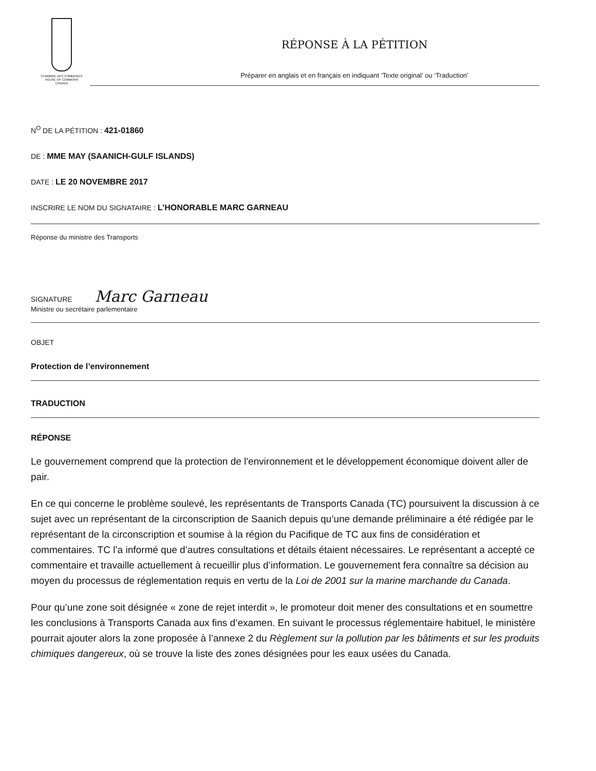CHAMBRE DES COMMUNES
HOUSE OF COMMONS
CANADA
RÉPONSE À LA PÉTITION
Préparer en anglais et en français en indiquant ‘Texte original’ ou ‘Traduction’
N<sup>O</sup> DE LA PÉTITION : 421-01860
DE : MME MAY (SAANICH-GULF ISLANDS)
DATE : LE 20 NOVEMBRE 2017
INSCRIRE LE NOM DU SIGNATAIRE : L’HONORABLE MARC GARNEAU
Réponse du ministre des Transports
SIGNATURE Marc Garneau
Ministre ou secrétaire parlementaire
OBJET
Protection de l’environnement
TRADUCTION
RÉPONSE
Le gouvernement comprend que la protection de l'environnement et le développement économique doivent aller de pair.
En ce qui concerne le problème soulevé, les représentants de Transports Canada (TC) poursuivent la discussion à ce sujet avec un représentant de la circonscription de Saanich depuis qu’une demande préliminaire a été rédigée par le représentant de la circonscription et soumise à la région du Pacifique de TC aux fins de considération et commentaires. TC l’a informé que d’autres consultations et détails étaient nécessaires. Le représentant a accepté ce commentaire et travaille actuellement à recueillir plus d’information. Le gouvernement fera connaître sa décision au moyen du processus de réglementation requis en vertu de la Loi de 2001 sur la marine marchande du Canada.
Pour qu’une zone soit désignée « zone de rejet interdit », le promoteur doit mener des consultations et en soumettre les conclusions à Transports Canada aux fins d’examen. En suivant le processus réglementaire habituel, le ministère pourrait ajouter alors la zone proposée à l’annexe 2 du Règlement sur la pollution par les bâtiments et sur les produits chimiques dangereux, où se trouve la liste des zones désignées pour les eaux usées du Canada.